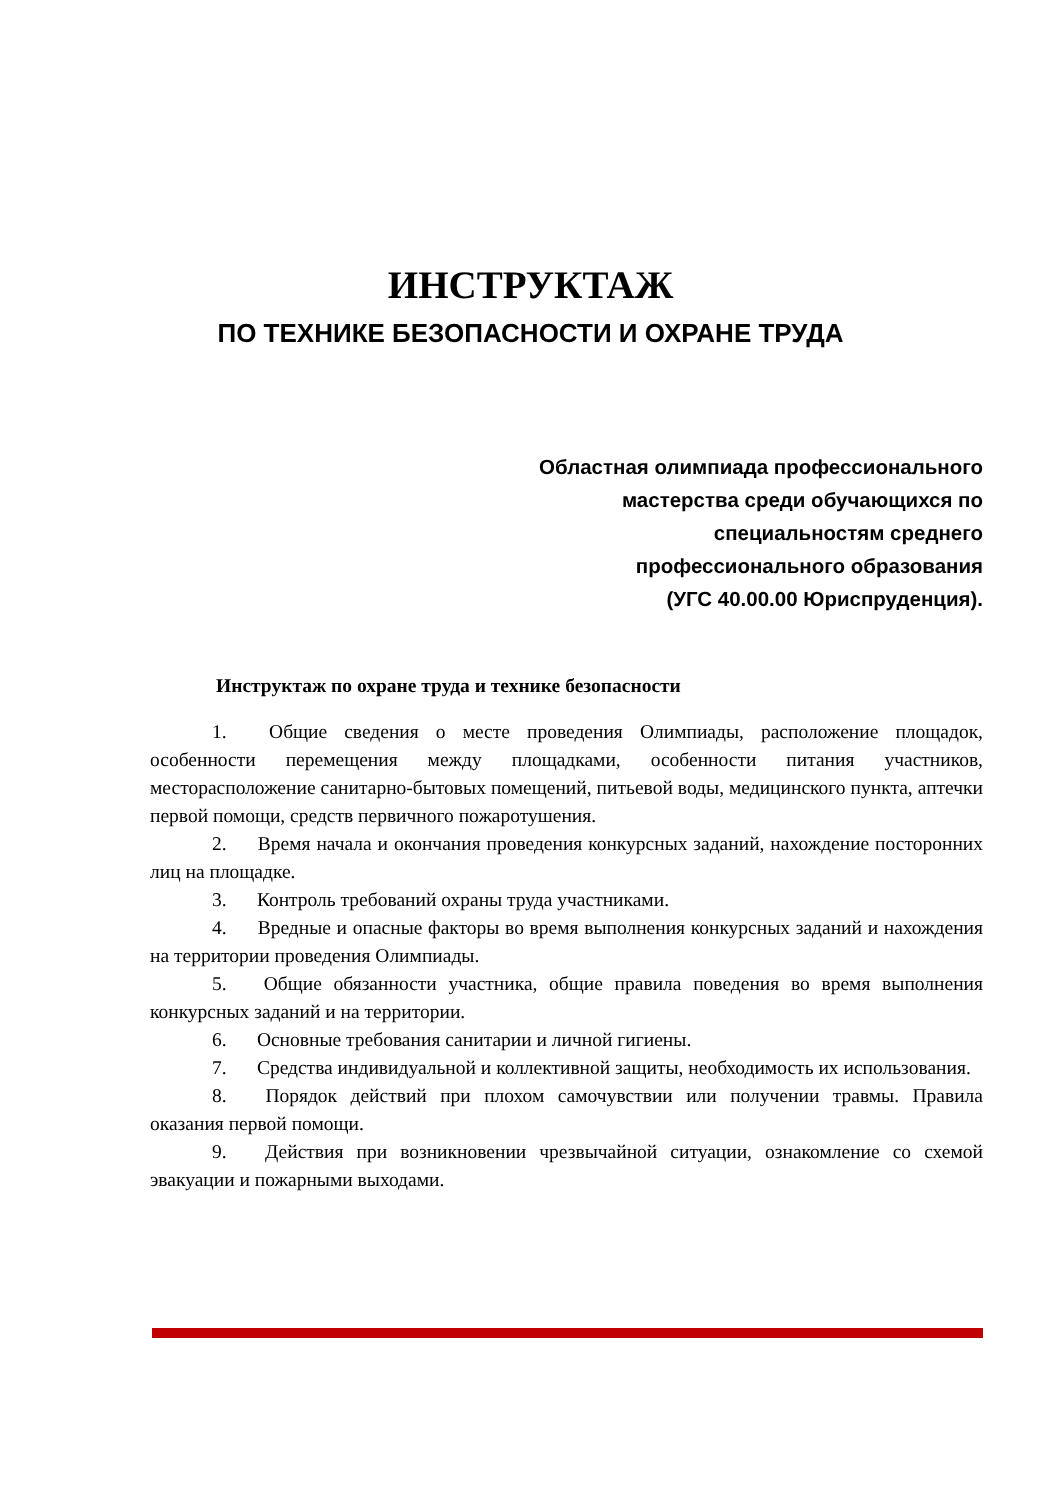ИНСТРУКТАЖ
ПО ТЕХНИКЕ БЕЗОПАСНОСТИ И ОХРАНЕ ТРУДА
Областная олимпиада профессионального
мастерства среди обучающихся по
специальностям среднего
профессионального образования
(УГС 40.00.00 Юриспруденция).
Инструктаж по охране труда и технике безопасности
1. Общие сведения о месте проведения Олимпиады, расположение площадок, особенности перемещения между площадками, особенности питания участников, месторасположение санитарно-бытовых помещений, питьевой воды, медицинского пункта, аптечки первой помощи, средств первичного пожаротушения.
2. Время начала и окончания проведения конкурсных заданий, нахождение посторонних лиц на площадке.
3. Контроль требований охраны труда участниками.
4. Вредные и опасные факторы во время выполнения конкурсных заданий и нахождения на территории проведения Олимпиады.
5. Общие обязанности участника, общие правила поведения во время выполнения конкурсных заданий и на территории.
6. Основные требования санитарии и личной гигиены.
7. Средства индивидуальной и коллективной защиты, необходимость их использования.
8. Порядок действий при плохом самочувствии или получении травмы. Правила оказания первой помощи.
9. Действия при возникновении чрезвычайной ситуации, ознакомление со схемой эвакуации и пожарными выходами.